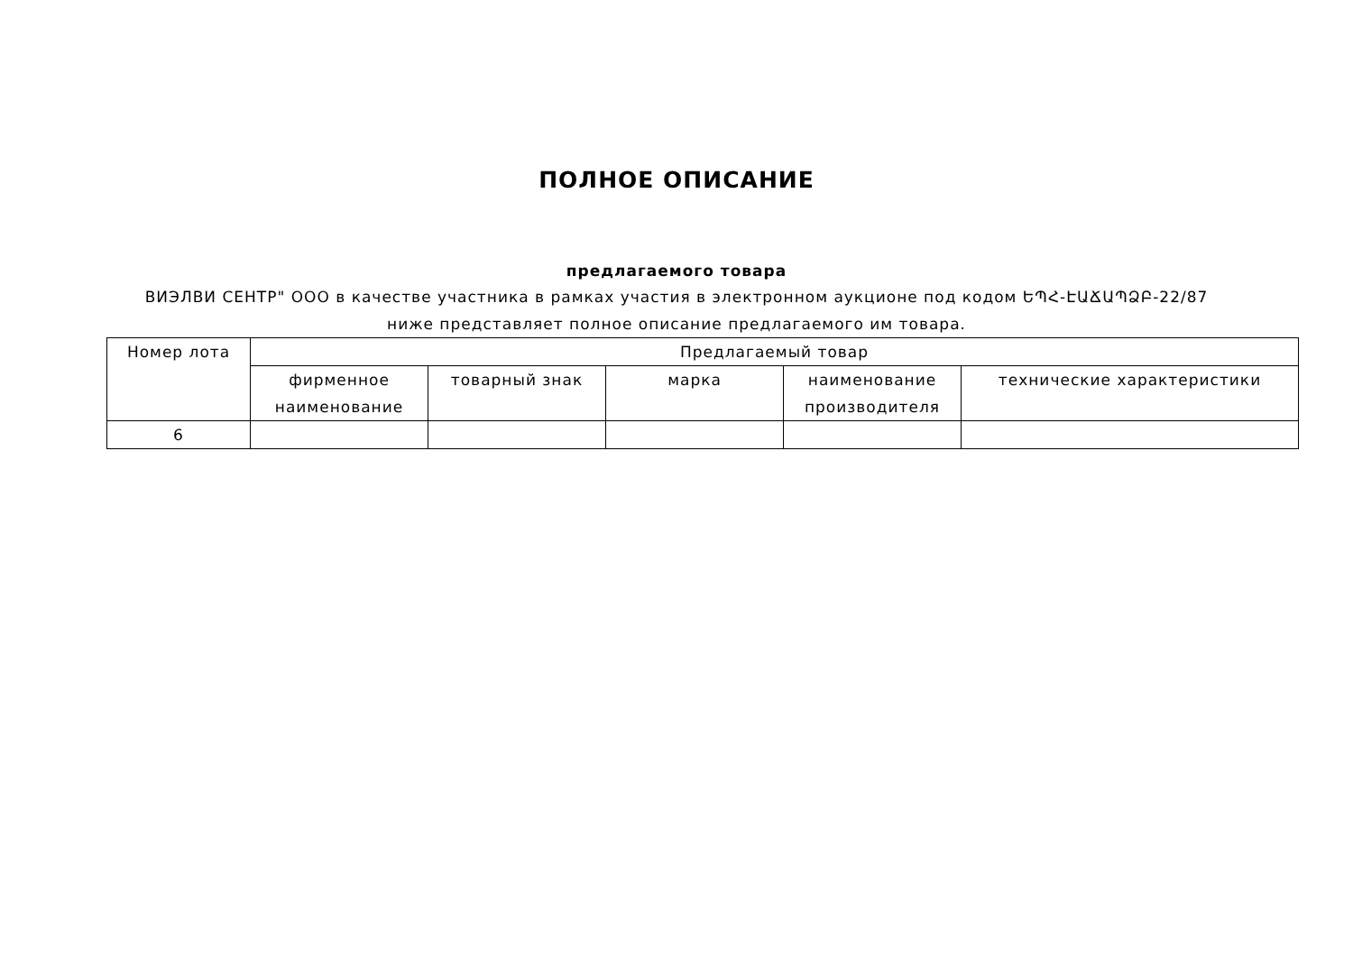ПОЛНОЕ ОПИСАНИЕ
предлагаемого товара
ВИЭЛВИ СЕНТР" ООО в качестве участника в рамках участия в электронном аукционе под кодом ԵՊՀ-ԷԱՃԱՊՁԲ-22/87 ниже представляет полное описание предлагаемого им товара.
| Номер лота | Предлагаемый товар | | | | |
| --- | --- | --- | --- | --- | --- |
| | фирменное наименование | товарный знак | марка | наименование производителя | технические характеристики |
| 6 | | | | | |